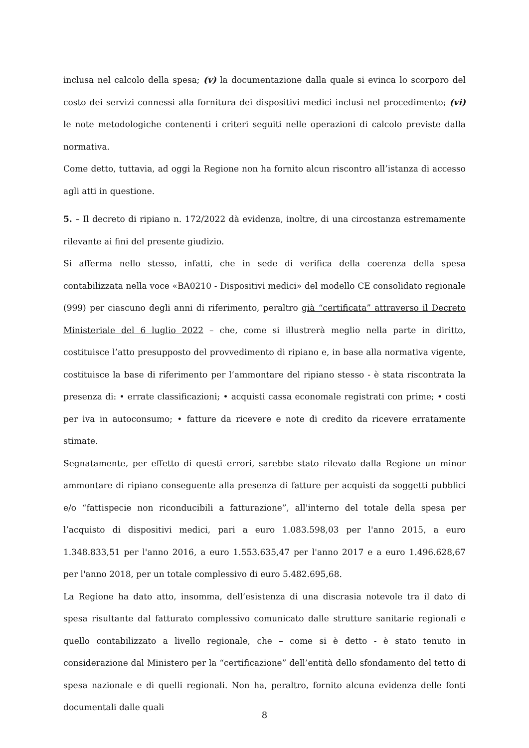inclusa nel calcolo della spesa; (v) la documentazione dalla quale si evinca lo scorporo del costo dei servizi connessi alla fornitura dei dispositivi medici inclusi nel procedimento; (vi) le note metodologiche contenenti i criteri seguiti nelle operazioni di calcolo previste dalla normativa.
Come detto, tuttavia, ad oggi la Regione non ha fornito alcun riscontro all’istanza di accesso agli atti in questione.
5. – Il decreto di ripiano n. 172/2022 dà evidenza, inoltre, di una circostanza estremamente rilevante ai fini del presente giudizio.
Si afferma nello stesso, infatti, che in sede di verifica della coerenza della spesa contabilizzata nella voce «BA0210 - Dispositivi medici» del modello CE consolidato regionale (999) per ciascuno degli anni di riferimento, peraltro già “certificata” attraverso il Decreto Ministeriale del 6 luglio 2022 – che, come si illustrerà meglio nella parte in diritto, costituisce l’atto presupposto del provvedimento di ripiano e, in base alla normativa vigente, costituisce la base di riferimento per l’ammontare del ripiano stesso - è stata riscontrata la presenza di: • errate classificazioni; • acquisti cassa economale registrati con prime; • costi per iva in autoconsumo; • fatture da ricevere e note di credito da ricevere erratamente stimate.
Segnatamente, per effetto di questi errori, sarebbe stato rilevato dalla Regione un minor ammontare di ripiano conseguente alla presenza di fatture per acquisti da soggetti pubblici e/o “fattispecie non riconducibili a fatturazione”, all'interno del totale della spesa per l’acquisto di dispositivi medici, pari a euro 1.083.598,03 per l'anno 2015, a euro 1.348.833,51 per l'anno 2016, a euro 1.553.635,47 per l'anno 2017 e a euro 1.496.628,67 per l'anno 2018, per un totale complessivo di euro 5.482.695,68.
La Regione ha dato atto, insomma, dell’esistenza di una discrasia notevole tra il dato di spesa risultante dal fatturato complessivo comunicato dalle strutture sanitarie regionali e quello contabilizzato a livello regionale, che – come si è detto - è stato tenuto in considerazione dal Ministero per la “certificazione” dell’entità dello sfondamento del tetto di spesa nazionale e di quelli regionali. Non ha, peraltro, fornito alcuna evidenza delle fonti documentali dalle quali
8